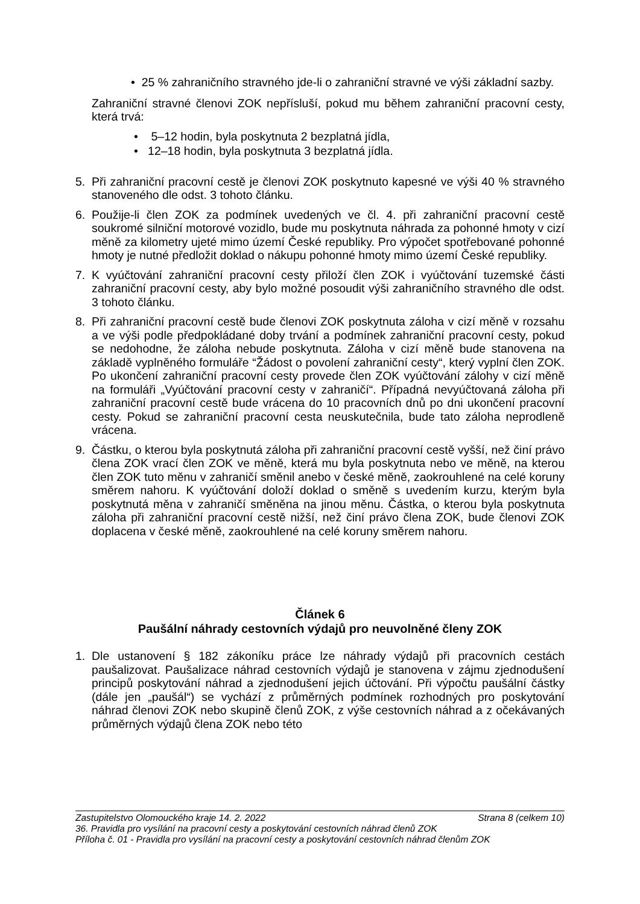• 25 % zahraničního stravného jde-li o zahraniční stravné ve výši základní sazby.
Zahraniční stravné členovi ZOK nepřísluší, pokud mu během zahraniční pracovní cesty, která trvá:
• 5–12 hodin, byla poskytnuta 2 bezplatná jídla,
• 12–18 hodin, byla poskytnuta 3 bezplatná jídla.
5. Při zahraniční pracovní cestě je členovi ZOK poskytnuto kapesné ve výši 40 % stravného stanoveného dle odst. 3 tohoto článku.
6. Použije-li člen ZOK za podmínek uvedených ve čl. 4. při zahraniční pracovní cestě soukromé silniční motorové vozidlo, bude mu poskytnuta náhrada za pohonné hmoty v cizí měně za kilometry ujeté mimo území České republiky. Pro výpočet spotřebované pohonné hmoty je nutné předložit doklad o nákupu pohonné hmoty mimo území České republiky.
7. K vyúčtování zahraniční pracovní cesty přiloží člen ZOK i vyúčtování tuzemské části zahraniční pracovní cesty, aby bylo možné posoudit výši zahraničního stravného dle odst. 3 tohoto článku.
8. Při zahraniční pracovní cestě bude členovi ZOK poskytnuta záloha v cizí měně v rozsahu a ve výši podle předpokládané doby trvání a podmínek zahraniční pracovní cesty, pokud se nedohodne, že záloha nebude poskytnuta. Záloha v cizí měně bude stanovena na základě vyplněného formuláře “Žádost o povolení zahraniční cesty“, který vyplní člen ZOK. Po ukončení zahraniční pracovní cesty provede člen ZOK vyúčtování zálohy v cizí měně na formuláři „Vyúčtování pracovní cesty v zahraničí“. Případná nevyúčtovaná záloha při zahraniční pracovní cestě bude vrácena do 10 pracovních dnů po dni ukončení pracovní cesty. Pokud se zahraniční pracovní cesta neuskutečnila, bude tato záloha neprodleně vrácena.
9. Částku, o kterou byla poskytnutá záloha při zahraniční pracovní cestě vyšší, než činí právo člena ZOK vrací člen ZOK ve měně, která mu byla poskytnuta nebo ve měně, na kterou člen ZOK tuto měnu v zahraničí směnil anebo v české měně, zaokrouhlené na celé koruny směrem nahoru. K vyúčtování doloží doklad o směně s uvedením kurzu, kterým byla poskytnutá měna v zahraničí směněna na jinou měnu. Částka, o kterou byla poskytnuta záloha při zahraniční pracovní cestě nižší, než činí právo člena ZOK, bude členovi ZOK doplacena v české měně, zaokrouhlené na celé koruny směrem nahoru.
Článek 6
Paušální náhrady cestovních výdajů pro neuvolněné členy ZOK
1. Dle ustanovení § 182 zákoníku práce lze náhrady výdajů při pracovních cestách paušalizovat. Paušalizace náhrad cestovních výdajů je stanovena v zájmu zjednodušení principů poskytování náhrad a zjednodušení jejich účtování. Při výpočtu paušální částky (dále jen „paušál“) se vychází z průměrných podmínek rozhodných pro poskytování náhrad členovi ZOK nebo skupině členů ZOK, z výše cestovních náhrad a z očekávaných průměrných výdajů člena ZOK nebo této
Zastupitelstvo Olomouckého kraje 14. 2. 2022 Strana 8 (celkem 10)
36. Pravidla pro vysílání na pracovní cesty a poskytování cestovních náhrad členů ZOK
Příloha č. 01 - Pravidla pro vysílání na pracovní cesty a poskytování cestovních náhrad členům ZOK